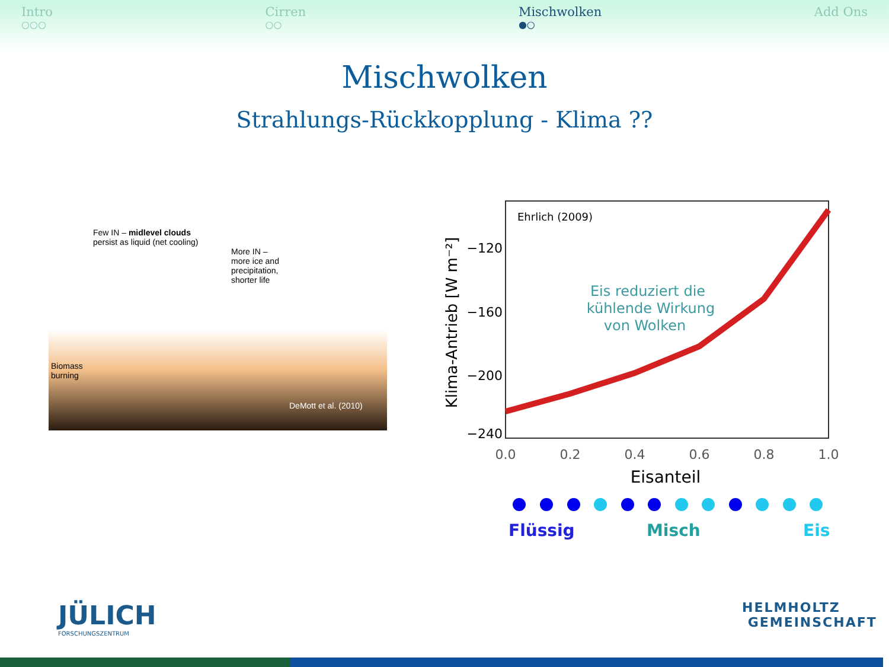Intro
○○○
Cirren
○○
Mischwolken
●○
Add Ons
Mischwolken
Strahlungs-Rückkopplung - Klima ??
Few IN – midlevel clouds
persist as liquid (net cooling)
More IN –
more ice and
precipitation,
shorter life
Biomass
burning
DeMott et al. (2010)
Ehrlich (2009)
−120
−160
−200
−240
0.0
0.2
0.4
0.6
0.8
1.0
Eisanteil
Klima-Antrieb [W m⁻²]
Eis reduziert die
kühlende Wirkung
von Wolken
Flüssig
Misch
Eis
JÜLICH
FORSCHUNGSZENTRUM
HELMHOLTZ
GEMEINSCHAFT